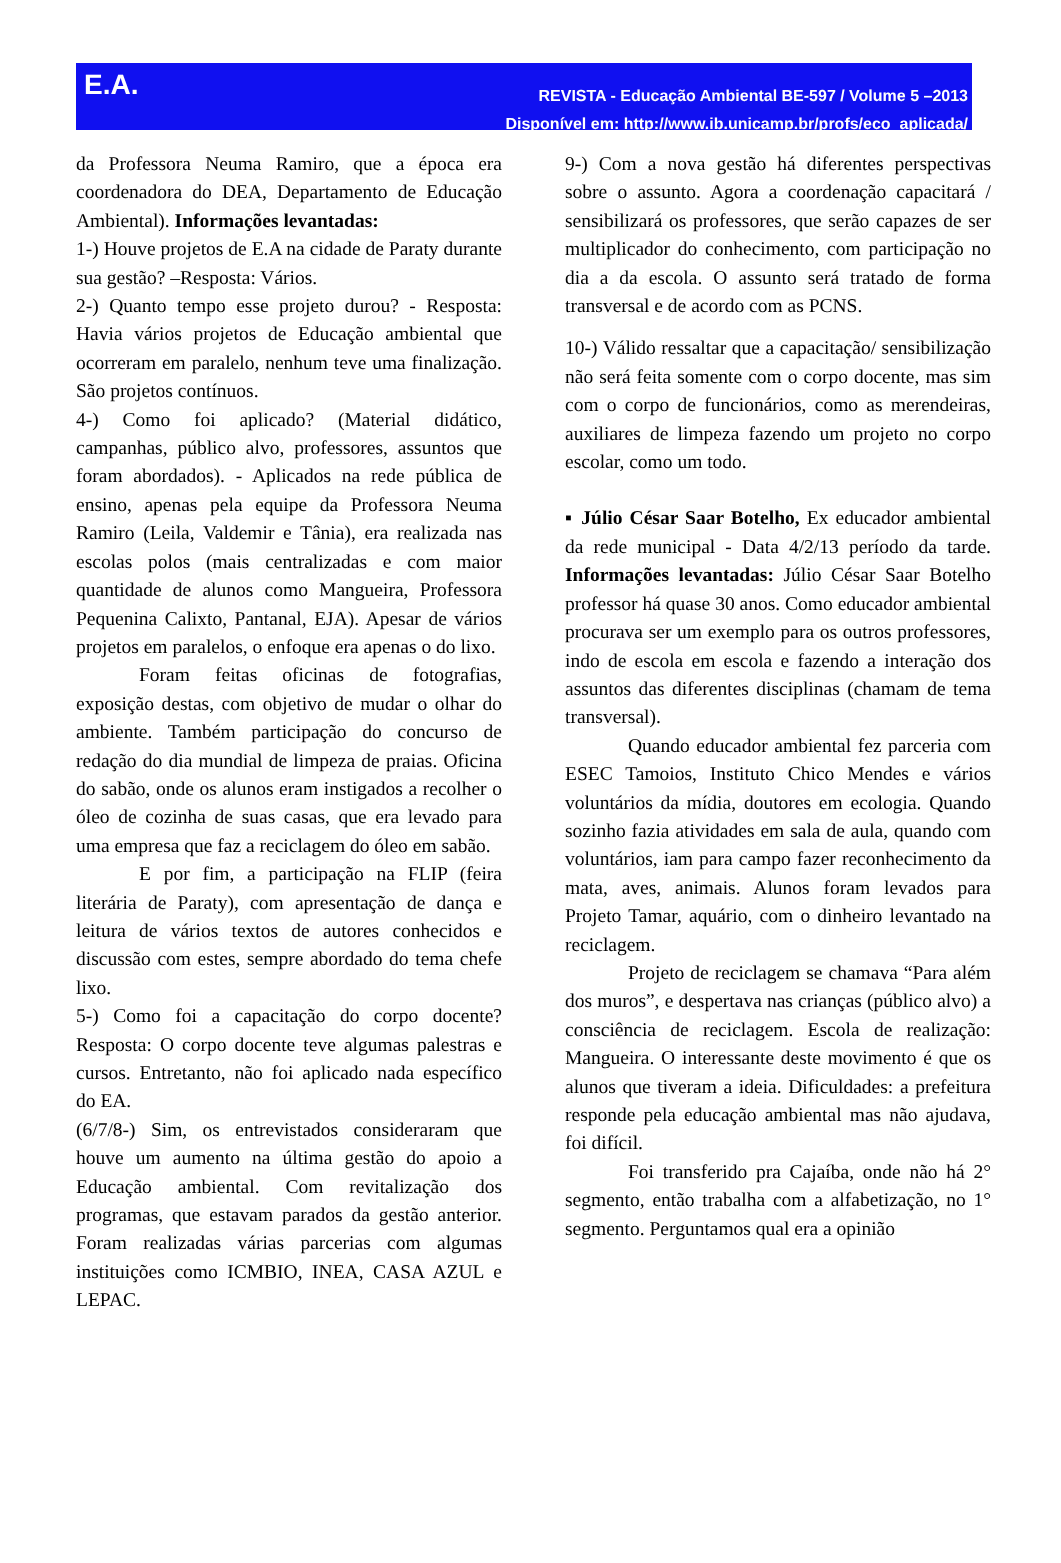E.A.
REVISTA - Educação Ambiental BE-597 / Volume 5 –2013
Disponível em: http://www.ib.unicamp.br/profs/eco_aplicada/
da Professora Neuma Ramiro, que a época era coordenadora do DEA, Departamento de Educação Ambiental). Informações levantadas:
1-) Houve projetos de E.A na cidade de Paraty durante sua gestão? –Resposta: Vários.
2-) Quanto tempo esse projeto durou? - Resposta: Havia vários projetos de Educação ambiental que ocorreram em paralelo, nenhum teve uma finalização. São projetos contínuos.
4-) Como foi aplicado? (Material didático, campanhas, público alvo, professores, assuntos que foram abordados). - Aplicados na rede pública de ensino, apenas pela equipe da Professora Neuma Ramiro (Leila, Valdemir e Tânia), era realizada nas escolas polos (mais centralizadas e com maior quantidade de alunos como Mangueira, Professora Pequenina Calixto, Pantanal, EJA). Apesar de vários projetos em paralelos, o enfoque era apenas o do lixo.
Foram feitas oficinas de fotografias, exposição destas, com objetivo de mudar o olhar do ambiente. Também participação do concurso de redação do dia mundial de limpeza de praias. Oficina do sabão, onde os alunos eram instigados a recolher o óleo de cozinha de suas casas, que era levado para uma empresa que faz a reciclagem do óleo em sabão.
E por fim, a participação na FLIP (feira literária de Paraty), com apresentação de dança e leitura de vários textos de autores conhecidos e discussão com estes, sempre abordado do tema chefe lixo.
5-) Como foi a capacitação do corpo docente? Resposta: O corpo docente teve algumas palestras e cursos. Entretanto, não foi aplicado nada específico do EA.
(6/7/8-) Sim, os entrevistados consideraram que houve um aumento na última gestão do apoio a Educação ambiental. Com revitalização dos programas, que estavam parados da gestão anterior. Foram realizadas várias parcerias com algumas instituições como ICMBIO, INEA, CASA AZUL e LEPAC.
9-) Com a nova gestão há diferentes perspectivas sobre o assunto. Agora a coordenação capacitará / sensibilizará os professores, que serão capazes de ser multiplicador do conhecimento, com participação no dia a da escola. O assunto será tratado de forma transversal e de acordo com as PCNS.
10-) Válido ressaltar que a capacitação/ sensibilização não será feita somente com o corpo docente, mas sim com o corpo de funcionários, como as merendeiras, auxiliares de limpeza fazendo um projeto no corpo escolar, como um todo.
▪ Júlio César Saar Botelho, Ex educador ambiental da rede municipal - Data 4/2/13 período da tarde. Informações levantadas: Júlio César Saar Botelho professor há quase 30 anos. Como educador ambiental procurava ser um exemplo para os outros professores, indo de escola em escola e fazendo a interação dos assuntos das diferentes disciplinas (chamam de tema transversal).
Quando educador ambiental fez parceria com ESEC Tamoios, Instituto Chico Mendes e vários voluntários da mídia, doutores em ecologia. Quando sozinho fazia atividades em sala de aula, quando com voluntários, iam para campo fazer reconhecimento da mata, aves, animais. Alunos foram levados para Projeto Tamar, aquário, com o dinheiro levantado na reciclagem.
Projeto de reciclagem se chamava “Para além dos muros”, e despertava nas crianças (público alvo) a consciência de reciclagem. Escola de realização: Mangueira. O interessante deste movimento é que os alunos que tiveram a ideia. Dificuldades: a prefeitura responde pela educação ambiental mas não ajudava, foi difícil.
Foi transferido pra Cajaíba, onde não há 2° segmento, então trabalha com a alfabetização, no 1° segmento. Perguntamos qual era a opinião